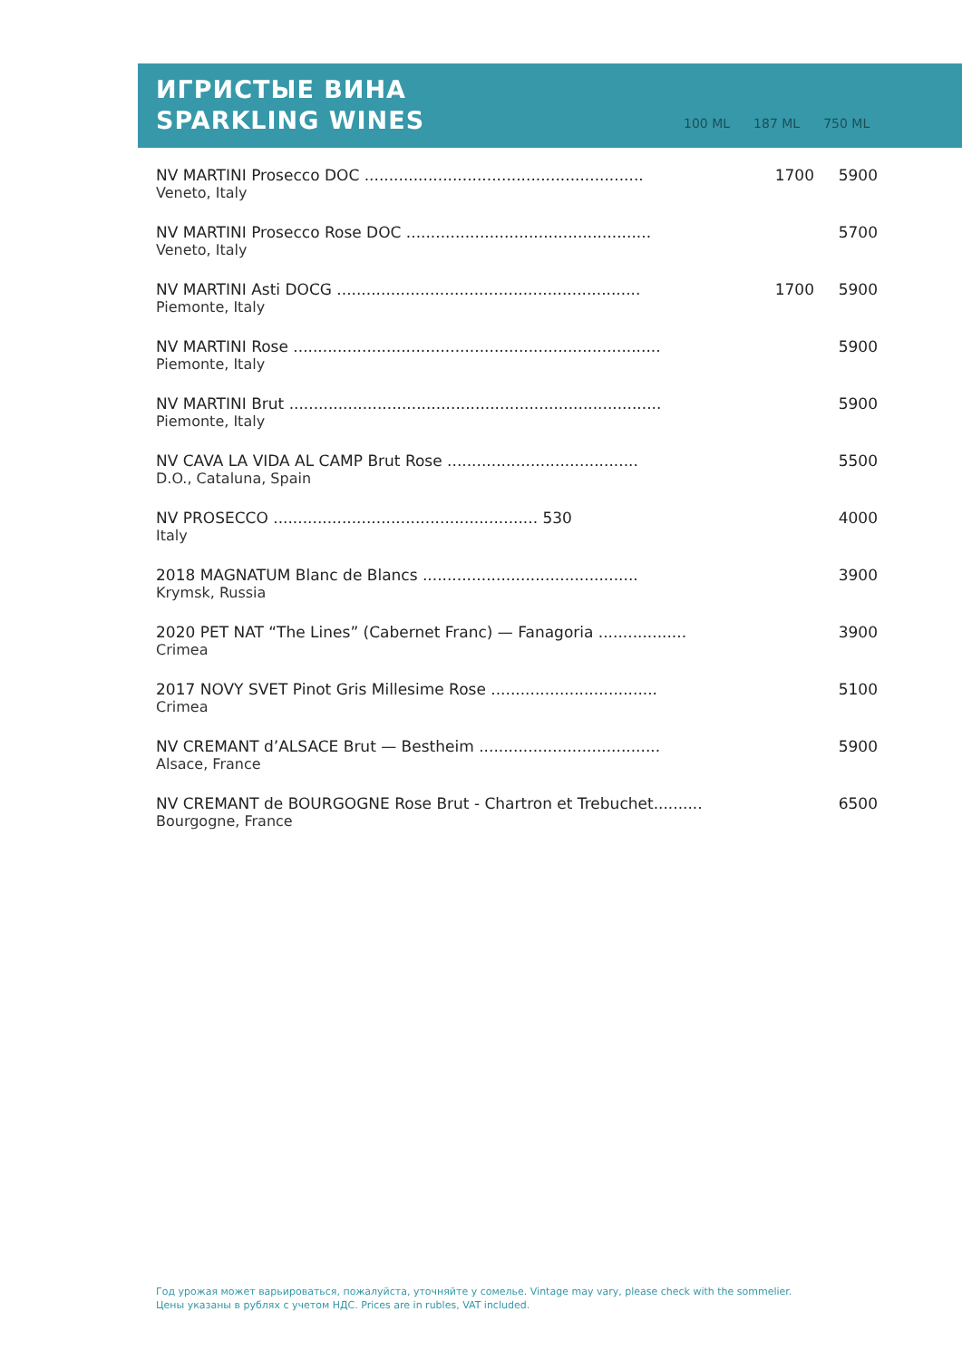ИГРИСТЫЕ ВИНА
SPARKLING WINES
100 ML 187 ML 750 ML
| NV MARTINI Prosecco DOC ......................................................... Veneto, Italy | 1700 | 5900 |
| NV MARTINI Prosecco Rose DOC .................................................. Veneto, Italy | | 5700 |
| NV MARTINI Asti DOCG .............................................................. Piemonte, Italy | 1700 | 5900 |
| NV MARTINI Rose ........................................................................... Piemonte, Italy | | 5900 |
| NV MARTINI Brut ............................................................................ Piemonte, Italy | | 5900 |
| NV CAVA LA VIDA AL CAMP Brut Rose ....................................... D.O., Cataluna, Spain | | 5500 |
| NV PROSECCO ...................................................... 530 Italy | | 4000 |
| 2018 MAGNATUM Blanc de Blancs ............................................ Krymsk, Russia | | 3900 |
| 2020 PET NAT “The Lines” (Cabernet Franc) — Fanagoria .................. Crimea | | 3900 |
| 2017 NOVY SVET Pinot Gris Millesime Rose .................................. Crimea | | 5100 |
| NV CREMANT d’ALSACE Brut — Bestheim ..................................... Alsace, France | | 5900 |
| NV CREMANT de BOURGOGNE Rose Brut - Chartron et Trebuchet.......... Bourgogne, France | | 6500 |
Год урожая может варьироваться, пожалуйста, уточняйте у сомелье. Vintage may vary, please check with the sommelier.
Цены указаны в рублях с учетом НДС. Prices are in rubles, VAT included.